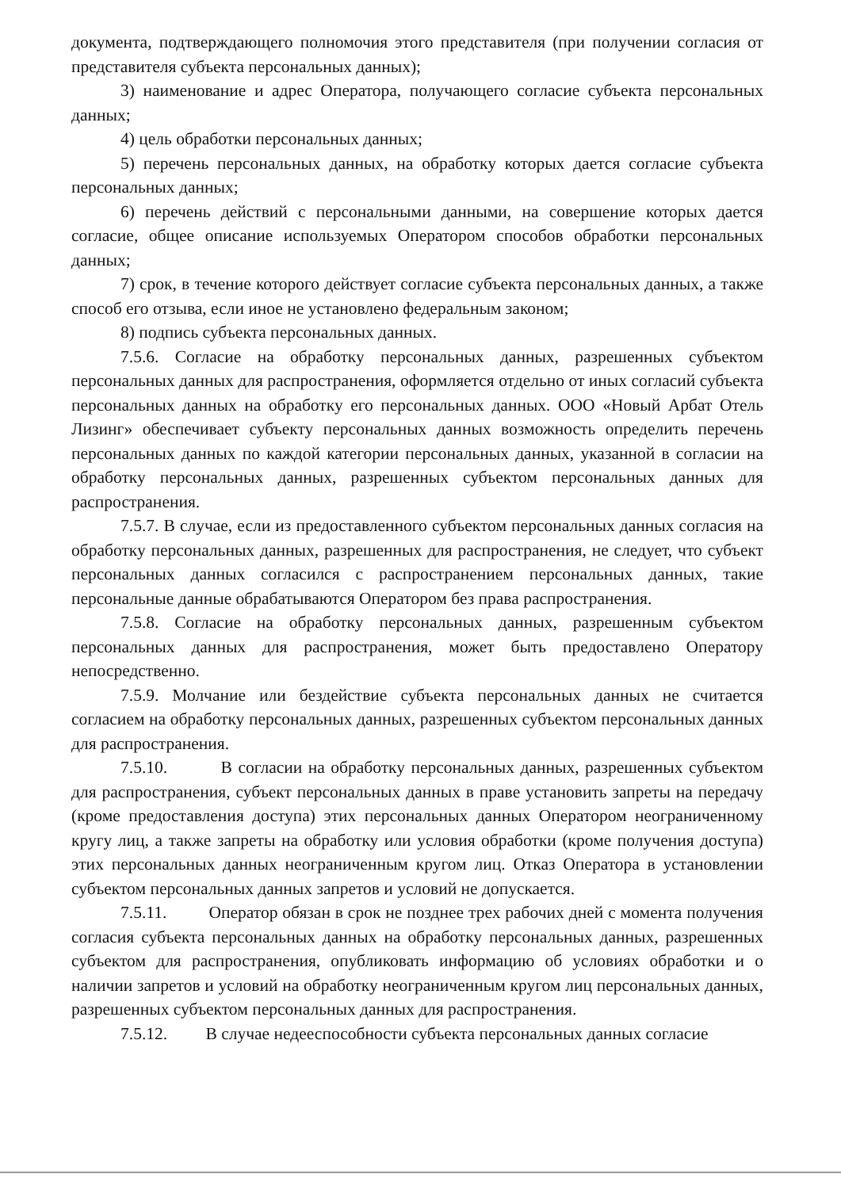документа, подтверждающего полномочия этого представителя (при получении согласия от представителя субъекта персональных данных);
3) наименование и адрес Оператора, получающего согласие субъекта персональных данных;
4) цель обработки персональных данных;
5) перечень персональных данных, на обработку которых дается согласие субъекта персональных данных;
6) перечень действий с персональными данными, на совершение которых дается согласие, общее описание используемых Оператором способов обработки персональных данных;
7) срок, в течение которого действует согласие субъекта персональных данных, а также способ его отзыва, если иное не установлено федеральным законом;
8) подпись субъекта персональных данных.
7.5.6. Согласие на обработку персональных данных, разрешенных субъектом персональных данных для распространения, оформляется отдельно от иных согласий субъекта персональных данных на обработку его персональных данных. ООО «Новый Арбат Отель Лизинг» обеспечивает субъекту персональных данных возможность определить перечень персональных данных по каждой категории персональных данных, указанной в согласии на обработку персональных данных, разрешенных субъектом персональных данных для распространения.
7.5.7. В случае, если из предоставленного субъектом персональных данных согласия на обработку персональных данных, разрешенных для распространения, не следует, что субъект персональных данных согласился с распространением персональных данных, такие персональные данные обрабатываются Оператором без права распространения.
7.5.8. Согласие на обработку персональных данных, разрешенным субъектом персональных данных для распространения, может быть предоставлено Оператору непосредственно.
7.5.9. Молчание или бездействие субъекта персональных данных не считается согласием на обработку персональных данных, разрешенных субъектом персональных данных для распространения.
7.5.10. В согласии на обработку персональных данных, разрешенных субъектом для распространения, субъект персональных данных в праве установить запреты на передачу (кроме предоставления доступа) этих персональных данных Оператором неограниченному кругу лиц, а также запреты на обработку или условия обработки (кроме получения доступа) этих персональных данных неограниченным кругом лиц. Отказ Оператора в установлении субъектом персональных данных запретов и условий не допускается.
7.5.11. Оператор обязан в срок не позднее трех рабочих дней с момента получения согласия субъекта персональных данных на обработку персональных данных, разрешенных субъектом для распространения, опубликовать информацию об условиях обработки и о наличии запретов и условий на обработку неограниченным кругом лиц персональных данных, разрешенных субъектом персональных данных для распространения.
7.5.12. В случае недееспособности субъекта персональных данных согласие